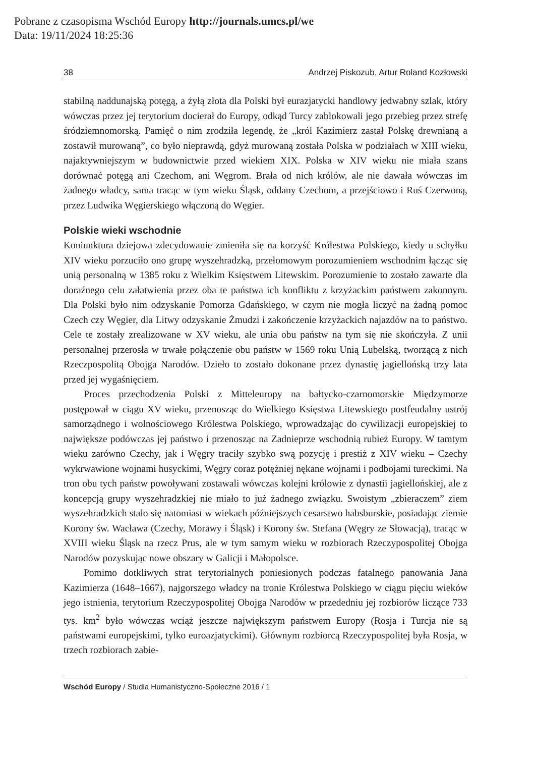Pobrane z czasopisma Wschód Europy http://journals.umcs.pl/we
Data: 19/11/2024 18:25:36
38 Andrzej Piskozub, Artur Roland Kozłowski
stabilną naddunajską potęgą, a żyłą złota dla Polski był eurazjatycki handlowy jedwabny szlak, który wówczas przez jej terytorium docierał do Europy, odkąd Turcy zablokowali jego przebieg przez strefę śródziemnomorską. Pamięć o nim zrodziła legendę, że „król Kazimierz zastał Polskę drewnianą a zostawił murowaną”, co było nieprawdą, gdyż murowaną została Polska w podziałach w XIII wieku, najaktywniejszym w budownictwie przed wiekiem XIX. Polska w XIV wieku nie miała szans dorównać potęgą ani Czechom, ani Węgrom. Brała od nich królów, ale nie dawała wówczas im żadnego władcy, sama tracąc w tym wieku Śląsk, oddany Czechom, a przejściowo i Ruś Czerwoną, przez Ludwika Węgierskiego włączoną do Węgier.
Polskie wieki wschodnie
Koniunktura dziejowa zdecydowanie zmieniła się na korzyść Królestwa Polskiego, kiedy u schyłku XIV wieku porzuciło ono grupę wyszehradzką, przełomowym porozumieniem wschodnim łącząc się unią personalną w 1385 roku z Wielkim Księstwem Litewskim. Porozumienie to zostało zawarte dla doraźnego celu załatwienia przez oba te państwa ich konfliktu z krzyżackim państwem zakonnym. Dla Polski było nim odzyskanie Pomorza Gdańskiego, w czym nie mogła liczyć na żadną pomoc Czech czy Węgier, dla Litwy odzyskanie Żmudzi i zakończenie krzyżackich najazdów na to państwo. Cele te zostały zrealizowane w XV wieku, ale unia obu państw na tym się nie skończyła. Z unii personalnej przerosła w trwałe połączenie obu państw w 1569 roku Unią Lubelską, tworzącą z nich Rzeczpospolitą Obojga Narodów. Dzieło to zostało dokonane przez dynastię jagiellońską trzy lata przed jej wygaśnięciem.
Proces przechodzenia Polski z Mitteleuropy na bałtycko-czarnomorskie Międzymorze postępował w ciągu XV wieku, przenosząc do Wielkiego Księstwa Litewskiego postfeudalny ustrój samorządnego i wolnościowego Królestwa Polskiego, wprowadzając do cywilizacji europejskiej to największe podówczas jej państwo i przenosząc na Zadnieprze wschodnią rubież Europy. W tamtym wieku zarówno Czechy, jak i Węgry traciły szybko swą pozycję i prestiż z XIV wieku – Czechy wykrwawione wojnami husyckimi, Węgry coraz potężniej nękane wojnami i podbojami tureckimi. Na tron obu tych państw powoływani zostawali wówczas kolejni królowie z dynastii jagiellońskiej, ale z koncepcją grupy wyszehradzkiej nie miało to już żadnego związku. Swoistym „zbieraczem” ziem wyszehradzkich stało się natomiast w wiekach późniejszych cesarstwo habsburskie, posiadając ziemie Korony św. Wacława (Czechy, Morawy i Śląsk) i Korony św. Stefana (Węgry ze Słowacją), tracąc w XVIII wieku Śląsk na rzecz Prus, ale w tym samym wieku w rozbiorach Rzeczypospolitej Obojga Narodów pozyskując nowe obszary w Galicji i Małopolsce.
Pomimo dotkliwych strat terytorialnych poniesionych podczas fatalnego panowania Jana Kazimierza (1648–1667), najgorszego władcy na tronie Królestwa Polskiego w ciągu pięciu wieków jego istnienia, terytorium Rzeczypospolitej Obojga Narodów w przededniu jej rozbiorów liczące 733 tys. km<sup>2</sup> było wówczas wciąż jeszcze największym państwem Europy (Rosja i Turcja nie są państwami europejskimi, tylko euroazjatyckimi). Głównym rozbiorcą Rzeczypospolitej była Rosja, w trzech rozbiorach zabie-
Wschód Europy / Studia Humanistyczno-Społeczne 2016 / 1